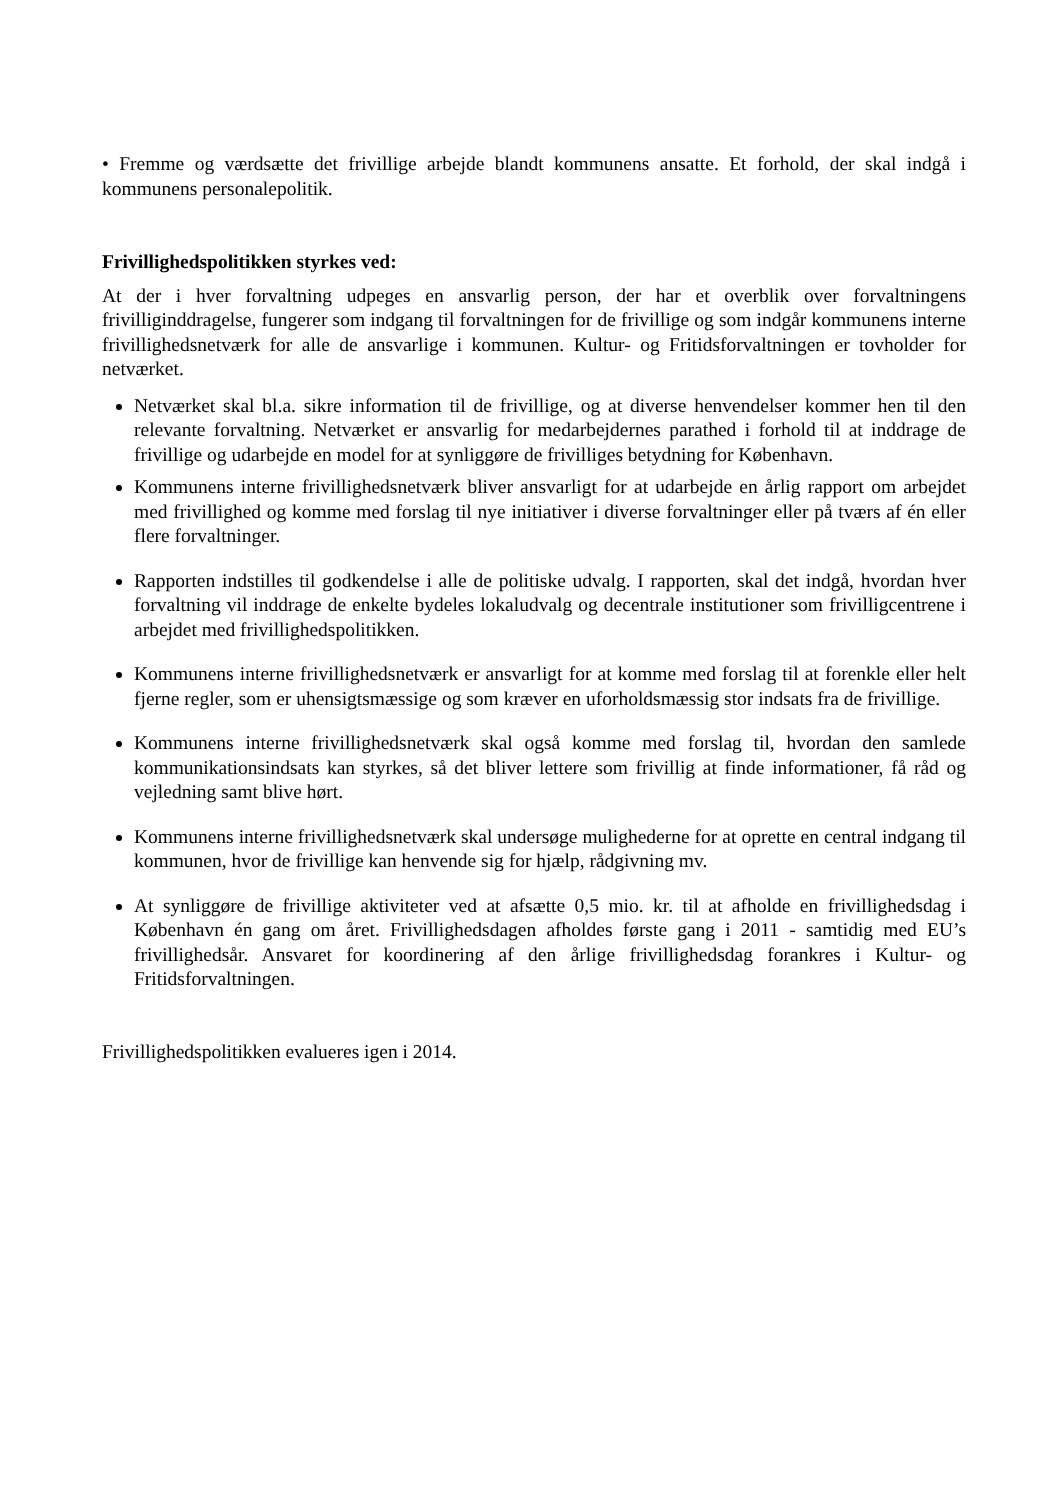• Fremme og værdsætte det frivillige arbejde blandt kommunens ansatte. Et forhold, der skal indgå i kommunens personalepolitik.
Frivillighedspolitikken styrkes ved:
At der i hver forvaltning udpeges en ansvarlig person, der har et overblik over forvaltningens frivilliginddragelse, fungerer som indgang til forvaltningen for de frivillige og som indgår kommunens interne frivillighedsnetværk for alle de ansvarlige i kommunen. Kultur- og Fritidsforvaltningen er tovholder for netværket.
Netværket skal bl.a. sikre information til de frivillige, og at diverse henvendelser kommer hen til den relevante forvaltning. Netværket er ansvarlig for medarbejdernes parathed i forhold til at inddrage de frivillige og udarbejde en model for at synliggøre de frivilliges betydning for København.
Kommunens interne frivillighedsnetværk bliver ansvarligt for at udarbejde en årlig rapport om arbejdet med frivillighed og komme med forslag til nye initiativer i diverse forvaltninger eller på tværs af én eller flere forvaltninger.
Rapporten indstilles til godkendelse i alle de politiske udvalg. I rapporten, skal det indgå, hvordan hver forvaltning vil inddrage de enkelte bydeles lokaludvalg og decentrale institutioner som frivilligcentrene i arbejdet med frivillighedspolitikken.
Kommunens interne frivillighedsnetværk er ansvarligt for at komme med forslag til at forenkle eller helt fjerne regler, som er uhensigtsmæssige og som kræver en uforholdsmæssig stor indsats fra de frivillige.
Kommunens interne frivillighedsnetværk skal også komme med forslag til, hvordan den samlede kommunikationsindsats kan styrkes, så det bliver lettere som frivillig at finde informationer, få råd og vejledning samt blive hørt.
Kommunens interne frivillighedsnetværk skal undersøge mulighederne for at oprette en central indgang til kommunen, hvor de frivillige kan henvende sig for hjælp, rådgivning mv.
At synliggøre de frivillige aktiviteter ved at afsætte 0,5 mio. kr. til at afholde en frivillighedsdag i København én gang om året. Frivillighedsdagen afholdes første gang i 2011 - samtidig med EU’s frivillighedsår. Ansvaret for koordinering af den årlige frivillighedsdag forankres i Kultur- og Fritidsforvaltningen.
Frivillighedspolitikken evalueres igen i 2014.